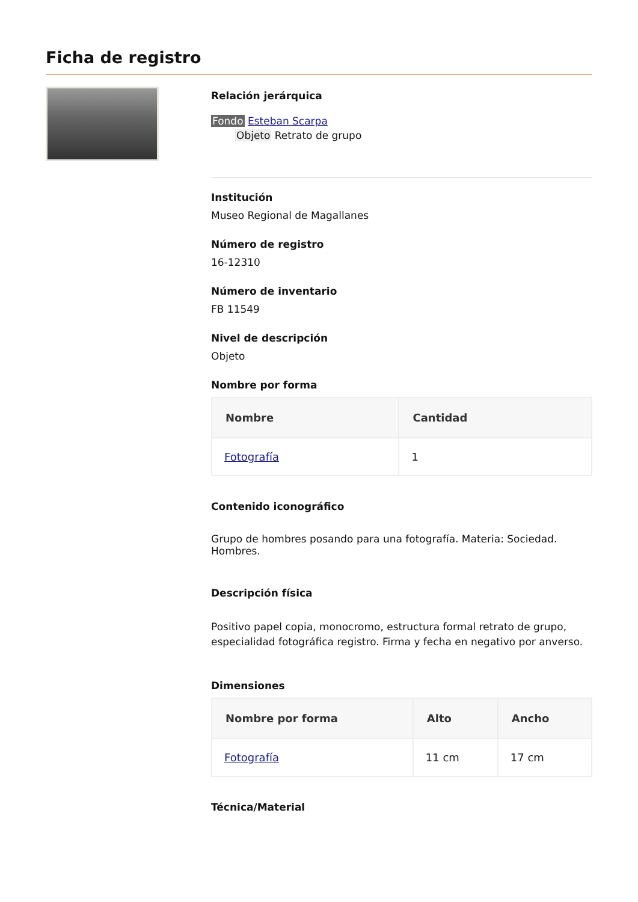Ficha de registro
Relación jerárquica
Fondo Esteban Scarpa
Objeto Retrato de grupo
Institución
Museo Regional de Magallanes
Número de registro
16-12310
Número de inventario
FB 11549
Nivel de descripción
Objeto
Nombre por forma
| Nombre | Cantidad |
| --- | --- |
| Fotografía | 1 |
Contenido iconográfico
Grupo de hombres posando para una fotografía. Materia: Sociedad. Hombres.
Descripción física
Positivo papel copia, monocromo, estructura formal retrato de grupo, especialidad fotográfica registro. Firma y fecha en negativo por anverso.
Dimensiones
| Nombre por forma | Alto | Ancho |
| --- | --- | --- |
| Fotografía | 11 cm | 17 cm |
Técnica/Material